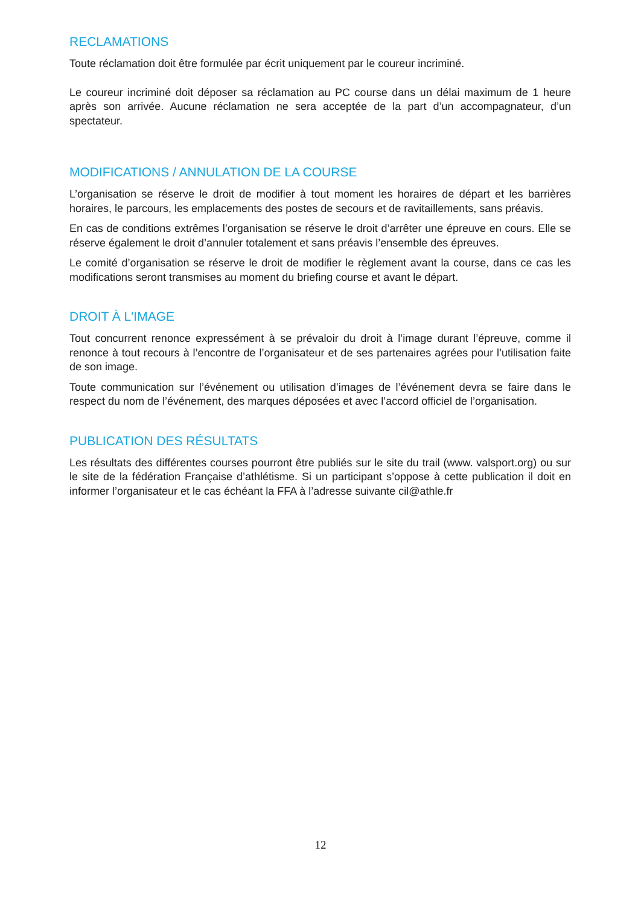RECLAMATIONS
Toute réclamation doit être formulée par écrit uniquement par le coureur incriminé.
Le coureur incriminé doit déposer sa réclamation au PC course dans un délai maximum de 1 heure après son arrivée. Aucune réclamation ne sera acceptée de la part d’un accompagnateur, d’un spectateur.
MODIFICATIONS / ANNULATION DE LA COURSE
L’organisation se réserve le droit de modifier à tout moment les horaires de départ et les barrières horaires, le parcours, les emplacements des postes de secours et de ravitaillements, sans préavis.
En cas de conditions extrêmes l’organisation se réserve le droit d’arrêter une épreuve en cours. Elle se réserve également le droit d’annuler totalement et sans préavis l’ensemble des épreuves.
Le comité d’organisation se réserve le droit de modifier le règlement avant la course, dans ce cas les modifications seront transmises au moment du briefing course et avant le départ.
DROIT À L'IMAGE
Tout concurrent renonce expressément à se prévaloir du droit à l’image durant l’épreuve, comme il renonce à tout recours à l’encontre de l’organisateur et de ses partenaires agrées pour l’utilisation faite de son image.
Toute communication sur l’événement ou utilisation d’images de l’événement devra se faire dans le respect du nom de l’événement, des marques déposées et avec l’accord officiel de l’organisation.
PUBLICATION DES RÉSULTATS
Les résultats des différentes courses pourront être publiés sur le site du trail (www. valsport.org) ou sur le site de la fédération Française d’athlétisme. Si un participant s’oppose à cette publication il doit en informer l’organisateur et le cas échéant la FFA à l’adresse suivante cil@athle.fr
12